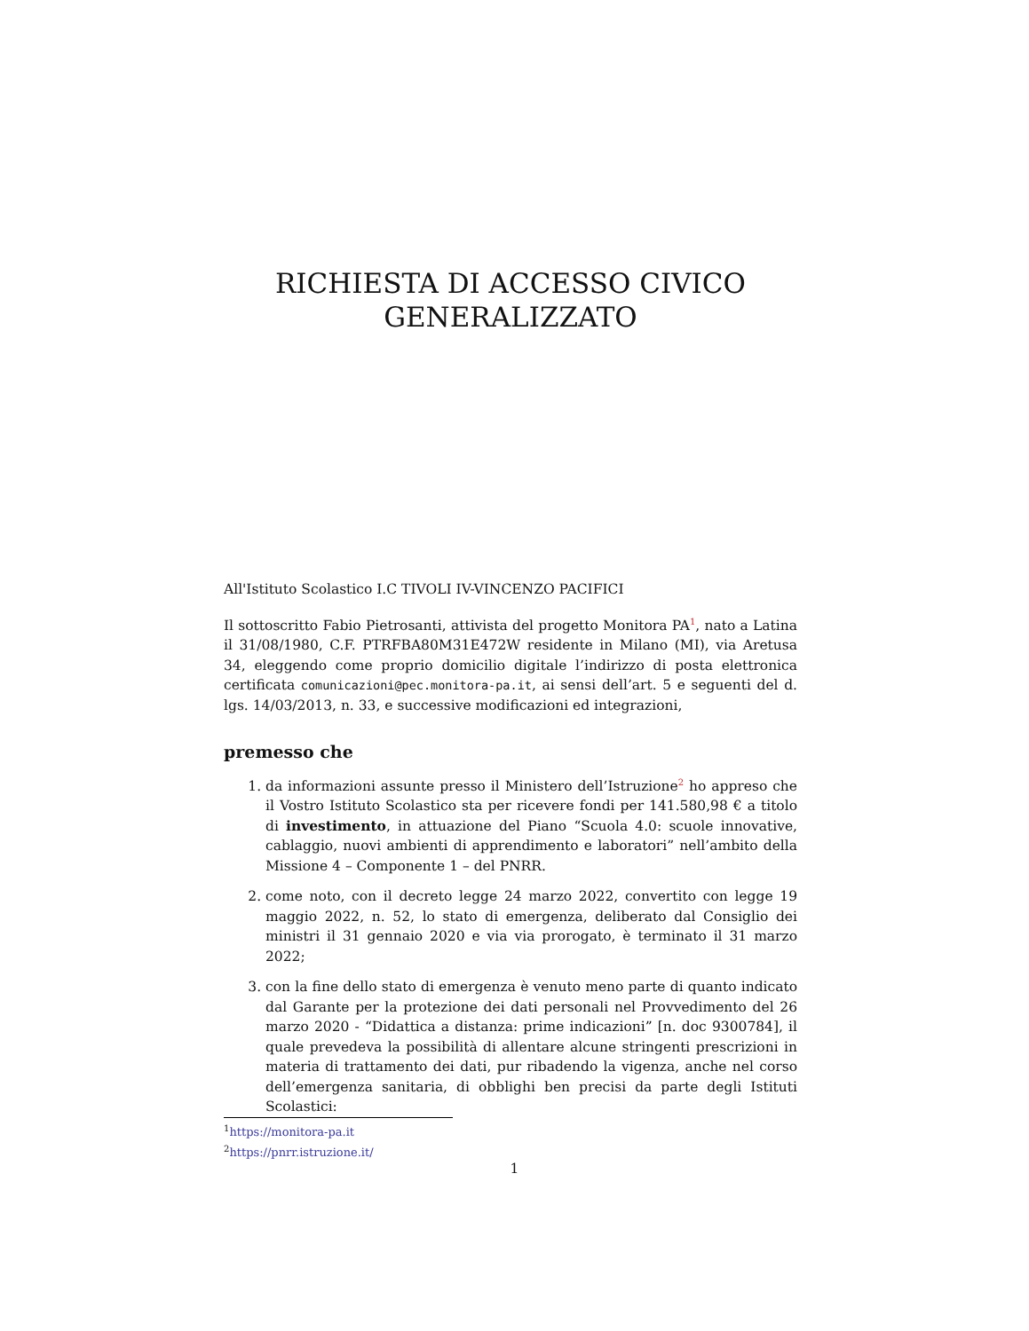RICHIESTA DI ACCESSO CIVICO
GENERALIZZATO
All'Istituto Scolastico I.C TIVOLI IV-VINCENZO PACIFICI
Il sottoscritto Fabio Pietrosanti, attivista del progetto Monitora PA<sup>1</sup>, nato a Latina il 31/08/1980, C.F. PTRFBA80M31E472W residente in Milano (MI), via Aretusa 34, eleggendo come proprio domicilio digitale l’indirizzo di posta elettronica certificata comunicazioni@pec.monitora-pa.it, ai sensi dell’art. 5 e seguenti del d. lgs. 14/03/2013, n. 33, e successive modificazioni ed integrazioni,
premesso che
1. da informazioni assunte presso il Ministero dell’Istruzione<sup>2</sup> ho appreso che il Vostro Istituto Scolastico sta per ricevere fondi per 141.580,98 € a titolo di investimento, in attuazione del Piano “Scuola 4.0: scuole innovative, cablaggio, nuovi ambienti di apprendimento e laboratori” nell’ambito della Missione 4 – Componente 1 – del PNRR.
2. come noto, con il decreto legge 24 marzo 2022, convertito con legge 19 maggio 2022, n. 52, lo stato di emergenza, deliberato dal Consiglio dei ministri il 31 gennaio 2020 e via via prorogato, è terminato il 31 marzo 2022;
3. con la fine dello stato di emergenza è venuto meno parte di quanto indicato dal Garante per la protezione dei dati personali nel Provvedimento del 26 marzo 2020 - “Didattica a distanza: prime indicazioni” [n. doc 9300784], il quale prevedeva la possibilità di allentare alcune stringenti prescrizioni in materia di trattamento dei dati, pur ribadendo la vigenza, anche nel corso dell’emergenza sanitaria, di obblighi ben precisi da parte degli Istituti Scolastici:
<sup>1</sup> https://monitora-pa.it
<sup>2</sup> https://pnrr.istruzione.it/
1